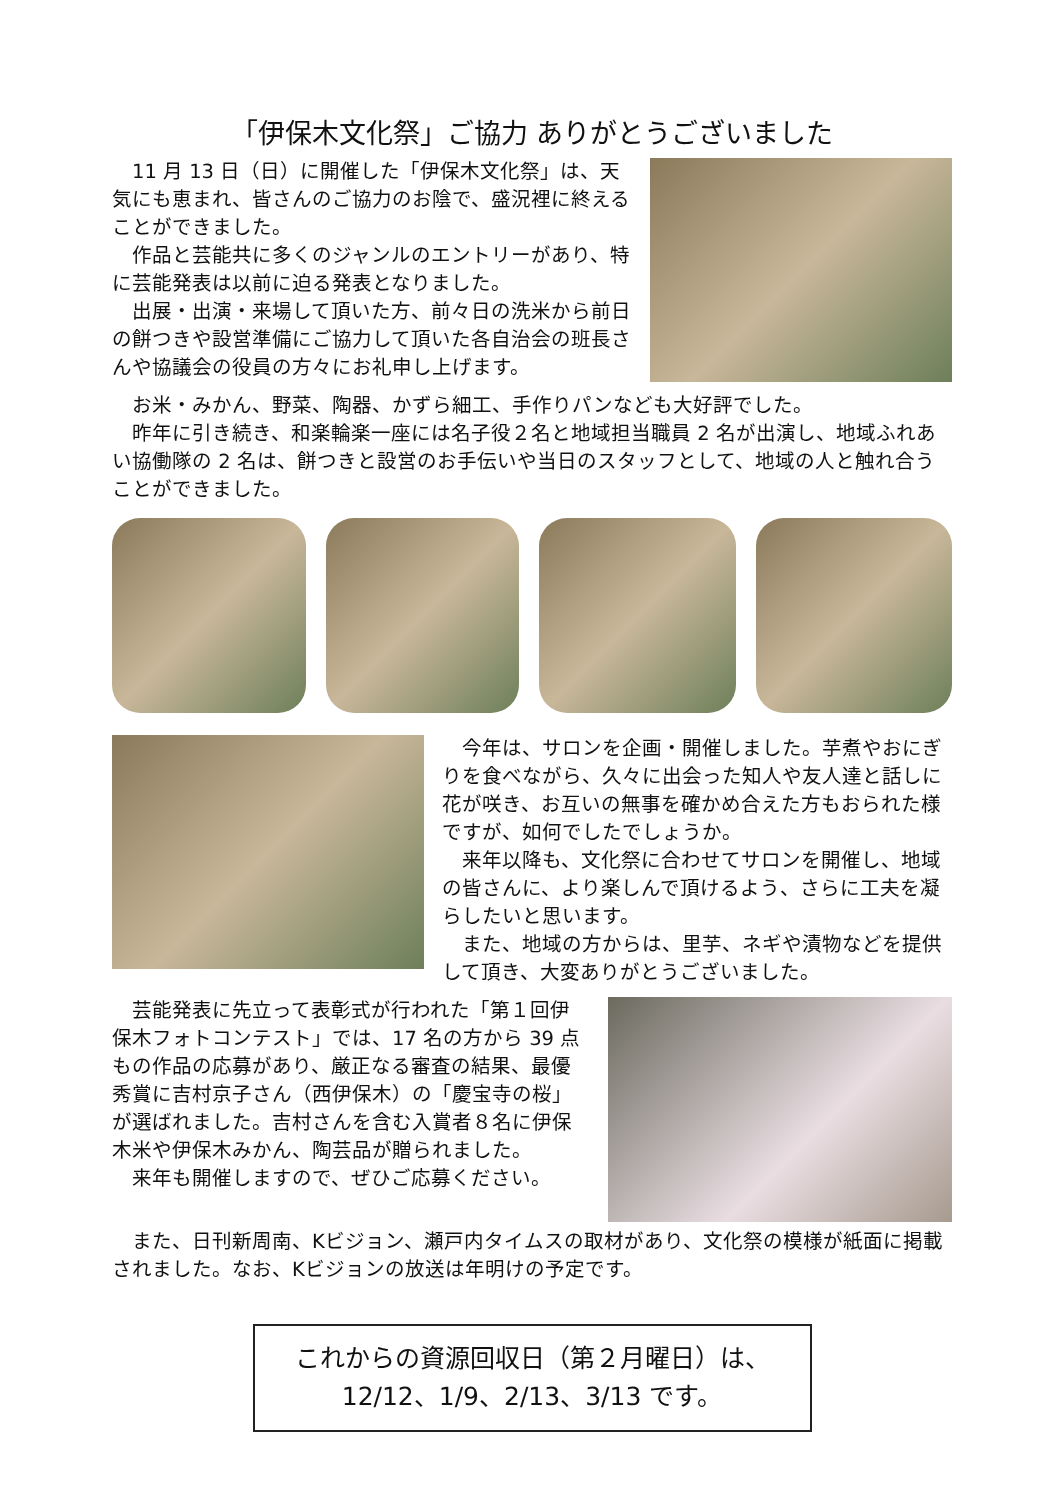「伊保木文化祭」ご協力 ありがとうございました
　11 月 13 日（日）に開催した「伊保木文化祭」は、天気にも恵まれ、皆さんのご協力のお陰で、盛況裡に終えることができました。
　作品と芸能共に多くのジャンルのエントリーがあり、特に芸能発表は以前に迫る発表となりました。
　出展・出演・来場して頂いた方、前々日の洗米から前日の餅つきや設営準備にご協力して頂いた各自治会の班長さんや協議会の役員の方々にお礼申し上げます。
　お米・みかん、野菜、陶器、かずら細工、手作りパンなども大好評でした。
　昨年に引き続き、和楽輪楽一座には名子役２名と地域担当職員 2 名が出演し、地域ふれあい協働隊の 2 名は、餅つきと設営のお手伝いや当日のスタッフとして、地域の人と触れ合うことができました。
　今年は、サロンを企画・開催しました。芋煮やおにぎりを食べながら、久々に出会った知人や友人達と話しに花が咲き、お互いの無事を確かめ合えた方もおられた様ですが、如何でしたでしょうか。
　来年以降も、文化祭に合わせてサロンを開催し、地域の皆さんに、より楽しんで頂けるよう、さらに工夫を凝らしたいと思います。
　また、地域の方からは、里芋、ネギや漬物などを提供して頂き、大変ありがとうございました。
　芸能発表に先立って表彰式が行われた「第１回伊保木フォトコンテスト」では、17 名の方から 39 点もの作品の応募があり、厳正なる審査の結果、最優秀賞に吉村京子さん（西伊保木）の「慶宝寺の桜」が選ばれました。吉村さんを含む入賞者８名に伊保木米や伊保木みかん、陶芸品が贈られました。
　来年も開催しますので、ぜひご応募ください。
　また、日刊新周南、Kビジョン、瀬戸内タイムスの取材があり、文化祭の模様が紙面に掲載されました。なお、Kビジョンの放送は年明けの予定です。
これからの資源回収日（第２月曜日）は、
12/12、1/9、2/13、3/13 です。